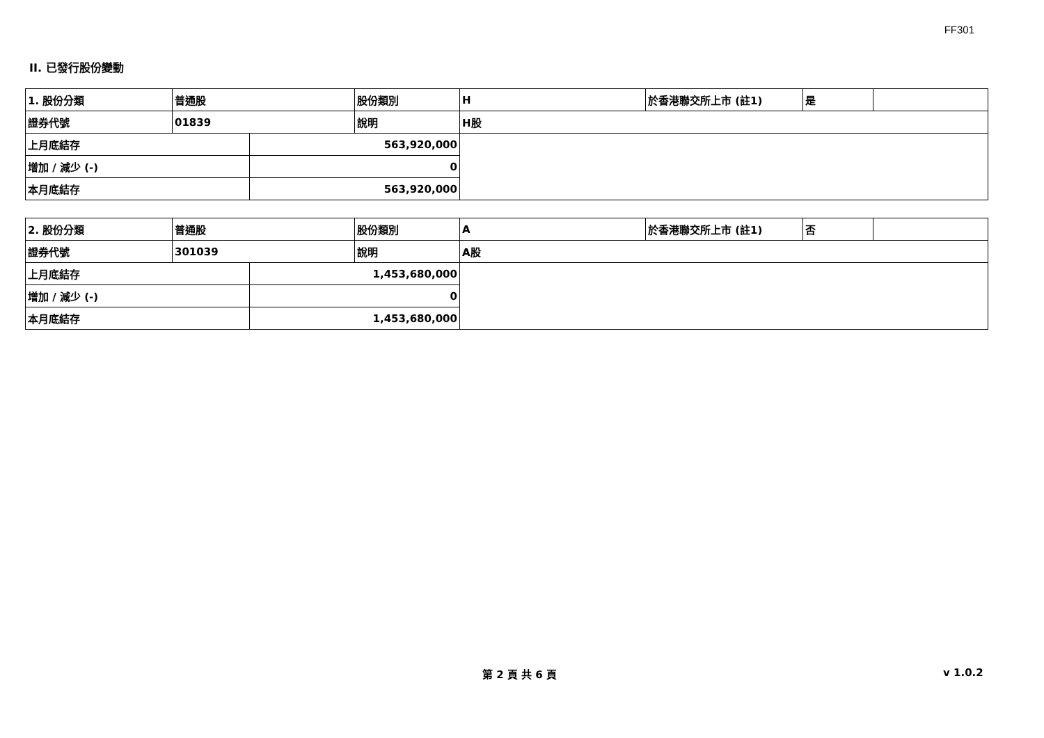FF301
II. 已發行股份變動
| 1. 股份分類 | 普通股 | | 股份類別 | H | 於香港聯交所上市 (註1) | 是 | |
| 證券代號 | 01839 | | 說明 | H股 | | | |
| 上月底結存 | | 563,920,000 | | | | | |
| 增加 / 減少 (-) | | 0 | | | | | |
| 本月底結存 | | 563,920,000 | | | | | |
| 2. 股份分類 | 普通股 | | 股份類別 | A | 於香港聯交所上市 (註1) | 否 | |
| 證券代號 | 301039 | | 說明 | A股 | | | |
| 上月底結存 | | 1,453,680,000 | | | | | |
| 增加 / 減少 (-) | | 0 | | | | | |
| 本月底結存 | | 1,453,680,000 | | | | | |
第 2 頁 共 6 頁 v 1.0.2